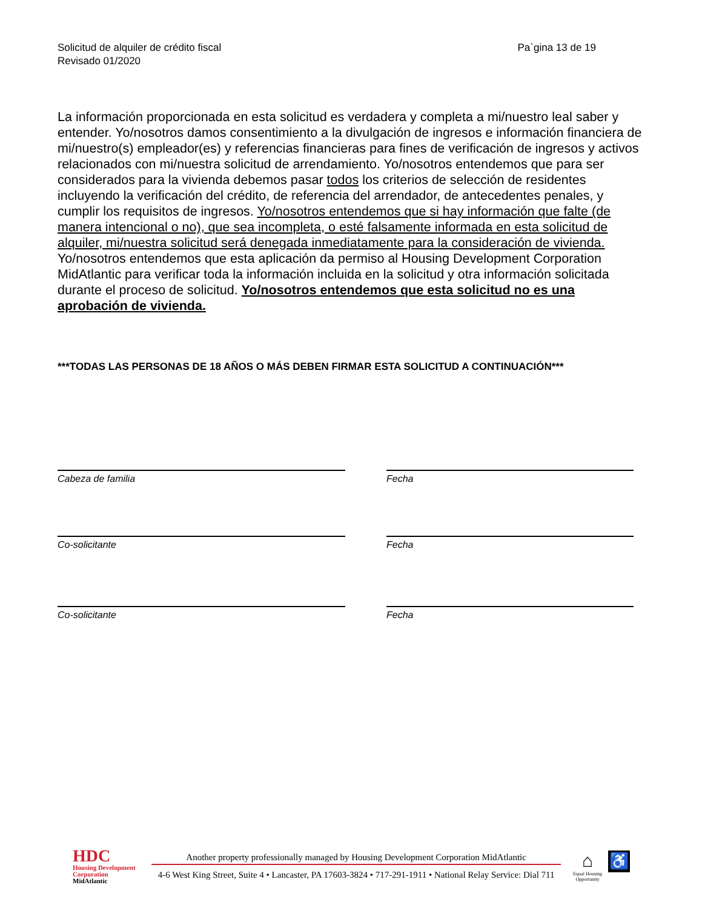Solicitud de alquiler de crédito fiscal
Revisado 01/2020
Pa`gina 13 de 19
La información proporcionada en esta solicitud es verdadera y completa a mi/nuestro leal saber y entender. Yo/nosotros damos consentimiento a la divulgación de ingresos e información financiera de mi/nuestro(s) empleador(es) y referencias financieras para fines de verificación de ingresos y activos relacionados con mi/nuestra solicitud de arrendamiento. Yo/nosotros entendemos que para ser considerados para la vivienda debemos pasar todos los criterios de selección de residentes incluyendo la verificación del crédito, de referencia del arrendador, de antecedentes penales, y cumplir los requisitos de ingresos. Yo/nosotros entendemos que si hay información que falte (de manera intencional o no), que sea incompleta, o esté falsamente informada en esta solicitud de alquiler, mi/nuestra solicitud será denegada inmediatamente para la consideración de vivienda. Yo/nosotros entendemos que esta aplicación da permiso al Housing Development Corporation MidAtlantic para verificar toda la información incluida en la solicitud y otra información solicitada durante el proceso de solicitud. Yo/nosotros entendemos que esta solicitud no es una aprobación de vivienda.
***TODAS LAS PERSONAS DE 18 AÑOS O MÁS DEBEN FIRMAR ESTA SOLICITUD A CONTINUACIÓN***
Cabeza de familia Fecha
Co-solicitante Fecha
Co-solicitante Fecha
HDC
Housing Development
Corporation
MidAtlantic
Another property professionally managed by Housing Development Corporation MidAtlantic
4-6 West King Street, Suite 4 • Lancaster, PA 17603-3824 • 717-291-1911 • National Relay Service: Dial 711
⌂
Equal Housing
Opportunity
♿